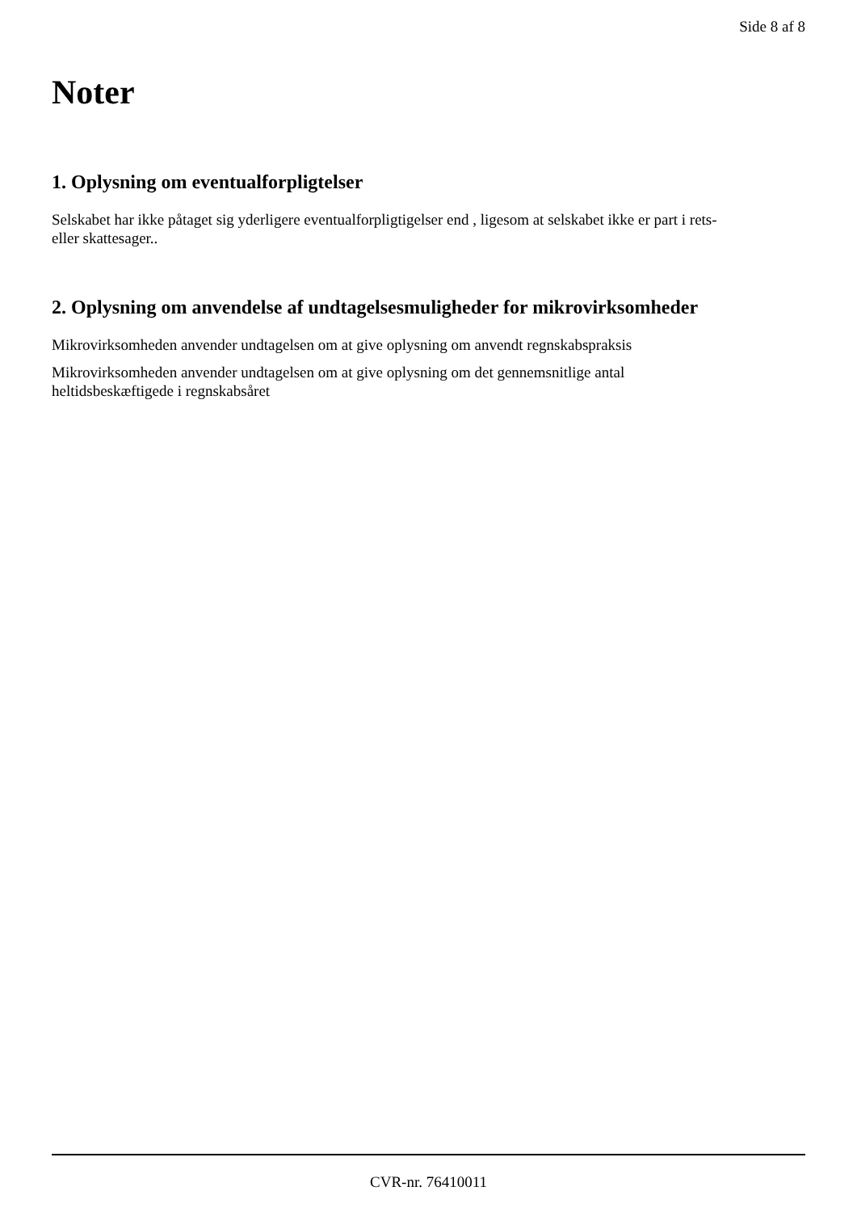Side 8 af 8
Noter
1. Oplysning om eventualforpligtelser
Selskabet har ikke påtaget sig yderligere eventualforpligtigelser end , ligesom at selskabet ikke er part i rets- eller skattesager..
2. Oplysning om anvendelse af undtagelsesmuligheder for mikrovirksomheder
Mikrovirksomheden anvender undtagelsen om at give oplysning om anvendt regnskabspraksis
Mikrovirksomheden anvender undtagelsen om at give oplysning om det gennemsnitlige antal heltidsbeskæftigede i regnskabsåret
CVR-nr. 76410011